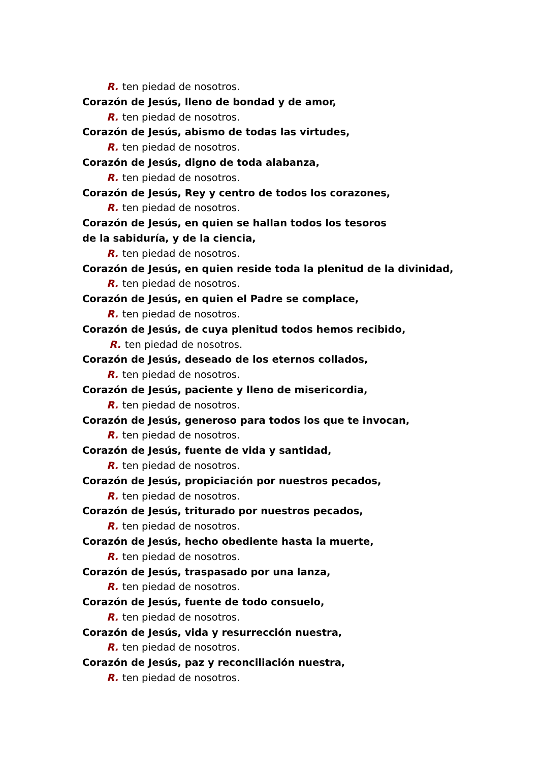R. ten piedad de nosotros.
Corazón de Jesús, lleno de bondad y de amor,
R. ten piedad de nosotros.
Corazón de Jesús, abismo de todas las virtudes,
R. ten piedad de nosotros.
Corazón de Jesús, digno de toda alabanza,
R. ten piedad de nosotros.
Corazón de Jesús, Rey y centro de todos los corazones,
R. ten piedad de nosotros.
Corazón de Jesús, en quien se hallan todos los tesoros
de la sabiduría, y de la ciencia,
R. ten piedad de nosotros.
Corazón de Jesús, en quien reside toda la plenitud de la divinidad,
R. ten piedad de nosotros.
Corazón de Jesús, en quien el Padre se complace,
R. ten piedad de nosotros.
Corazón de Jesús, de cuya plenitud todos hemos recibido,
R. ten piedad de nosotros.
Corazón de Jesús, deseado de los eternos collados,
R. ten piedad de nosotros.
Corazón de Jesús, paciente y lleno de misericordia,
R. ten piedad de nosotros.
Corazón de Jesús, generoso para todos los que te invocan,
R. ten piedad de nosotros.
Corazón de Jesús, fuente de vida y santidad,
R. ten piedad de nosotros.
Corazón de Jesús, propiciación por nuestros pecados,
R. ten piedad de nosotros.
Corazón de Jesús, triturado por nuestros pecados,
R. ten piedad de nosotros.
Corazón de Jesús, hecho obediente hasta la muerte,
R. ten piedad de nosotros.
Corazón de Jesús, traspasado por una lanza,
R. ten piedad de nosotros.
Corazón de Jesús, fuente de todo consuelo,
R. ten piedad de nosotros.
Corazón de Jesús, vida y resurrección nuestra,
R. ten piedad de nosotros.
Corazón de Jesús, paz y reconciliación nuestra,
R. ten piedad de nosotros.